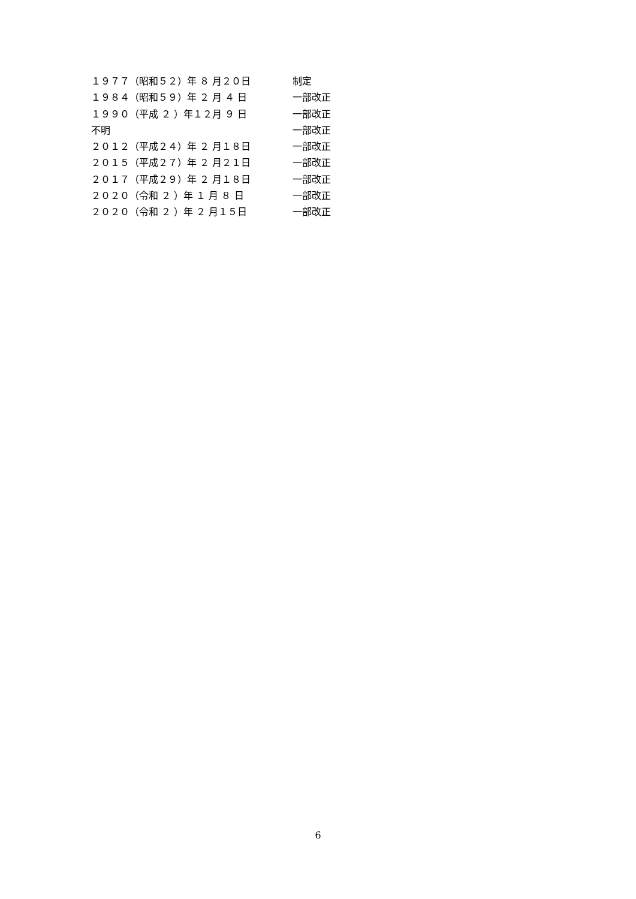１９７７（昭和５２）年 ８ 月２０日 制定
１９８４（昭和５９）年 ２ 月 ４ 日 一部改正
１９９０（平成 ２ ）年１２月 ９ 日 一部改正
不明 一部改正
２０１２（平成２４）年 ２ 月１８日 一部改正
２０１５（平成２７）年 ２ 月２１日 一部改正
２０１７（平成２９）年 ２ 月１８日 一部改正
２０２０（令和 ２ ）年 １ 月 ８ 日 一部改正
２０２０（令和 ２ ）年 ２ 月１５日 一部改正
6